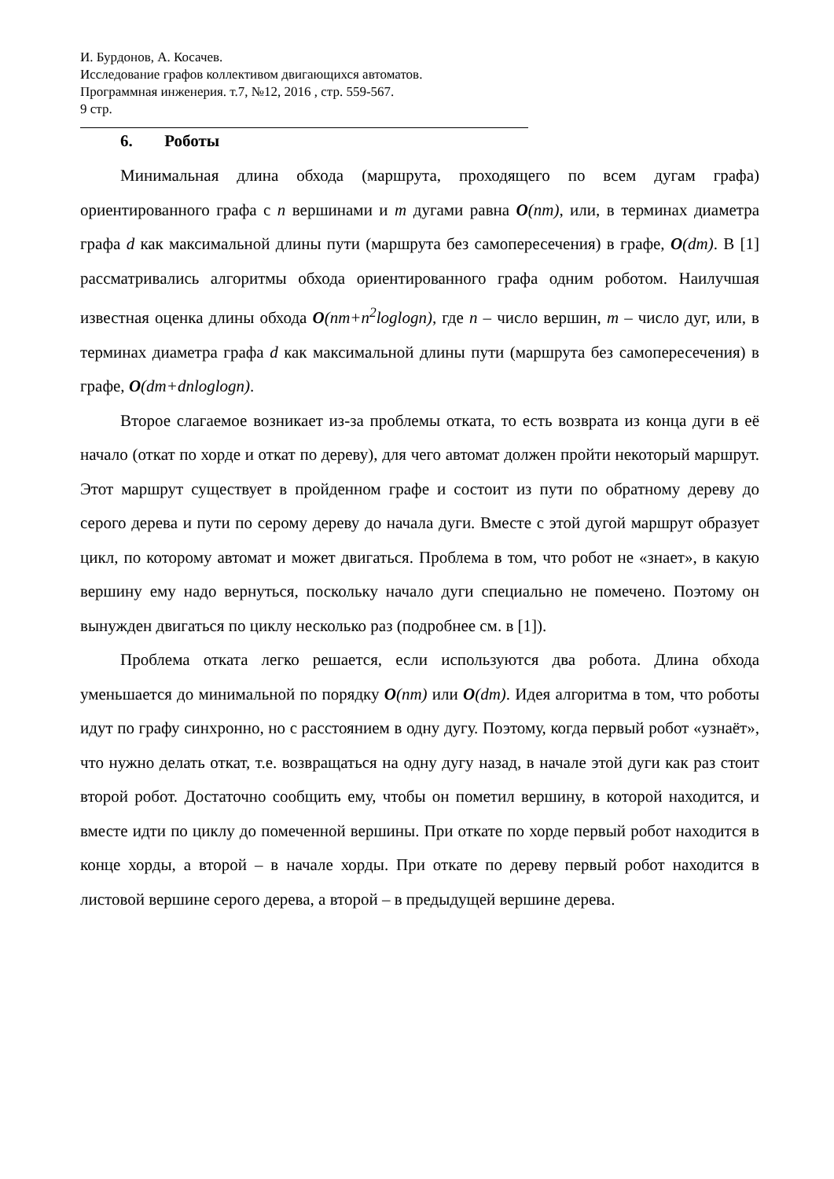И. Бурдонов, А. Косачев.
Исследование графов коллективом двигающихся автоматов.
Программная инженерия. т.7, №12, 2016 , стр. 559-567.
9 стр.
6. Роботы
Минимальная длина обхода (маршрута, проходящего по всем дугам графа) ориентированного графа с n вершинами и m дугами равна O(nm), или, в терминах диаметра графа d как максимальной длины пути (маршрута без самопересечения) в графе, O(dm). В [1] рассматривались алгоритмы обхода ориентированного графа одним роботом. Наилучшая известная оценка длины обхода O(nm+n<sup>2</sup>loglogn), где n – число вершин, m – число дуг, или, в терминах диаметра графа d как максимальной длины пути (маршрута без самопересечения) в графе, O(dm+dnloglogn).
Второе слагаемое возникает из-за проблемы отката, то есть возврата из конца дуги в её начало (откат по хорде и откат по дереву), для чего автомат должен пройти некоторый маршрут. Этот маршрут существует в пройденном графе и состоит из пути по обратному дереву до серого дерева и пути по серому дереву до начала дуги. Вместе с этой дугой маршрут образует цикл, по которому автомат и может двигаться. Проблема в том, что робот не «знает», в какую вершину ему надо вернуться, поскольку начало дуги специально не помечено. Поэтому он вынужден двигаться по циклу несколько раз (подробнее см. в [1]).
Проблема отката легко решается, если используются два робота. Длина обхода уменьшается до минимальной по порядку O(nm) или O(dm). Идея алгоритма в том, что роботы идут по графу синхронно, но с расстоянием в одну дугу. Поэтому, когда первый робот «узнаёт», что нужно делать откат, т.е. возвращаться на одну дугу назад, в начале этой дуги как раз стоит второй робот. Достаточно сообщить ему, чтобы он пометил вершину, в которой находится, и вместе идти по циклу до помеченной вершины. При откате по хорде первый робот находится в конце хорды, а второй – в начале хорды. При откате по дереву первый робот находится в листовой вершине серого дерева, а второй – в предыдущей вершине дерева.